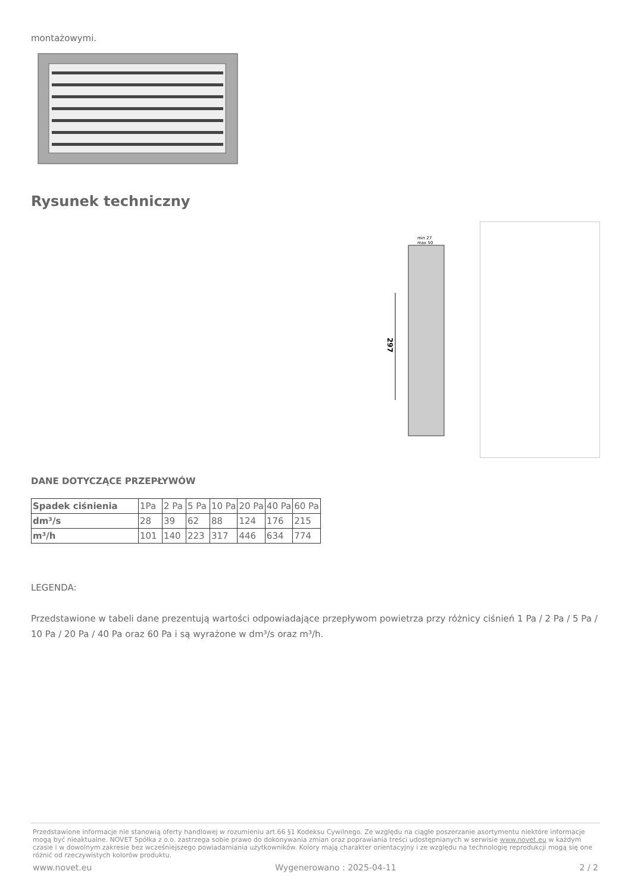montażowymi.
Rysunek techniczny
min 27
max 50
297
DANE DOTYCZĄCE PRZEPŁYWÓW
| Spadek ciśnienia | 1Pa | 2 Pa | 5 Pa | 10 Pa | 20 Pa | 40 Pa | 60 Pa |
| dm³/s | 28 | 39 | 62 | 88 | 124 | 176 | 215 |
| m³/h | 101 | 140 | 223 | 317 | 446 | 634 | 774 |
LEGENDA:
Przedstawione w tabeli dane prezentują wartości odpowiadające przepływom powietrza przy różnicy ciśnień 1 Pa / 2 Pa / 5 Pa / 10 Pa / 20 Pa / 40 Pa oraz 60 Pa i są wyrażone w dm³/s oraz m³/h.
Przedstawione informacje nie stanowią oferty handlowej w rozumieniu art.66 §1 Kodeksu Cywilnego. Ze względu na ciągłe poszerzanie asortymentu niektóre informacje mogą być nieaktualne. NOVET Spółka z o.o. zastrzega sobie prawo do dokonywania zmian oraz poprawiania treści udostępnianych w serwisie www.novet.eu w każdym czasie i w dowolnym zakresie bez wcześniejszego powiadamiania użytkowników. Kolory mają charakter orientacyjny i ze względu na technologię reprodukcji mogą się one różnić od rzeczywistych kolorów produktu.
www.novet.eu Wygenerowano : 2025-04-11 2 / 2